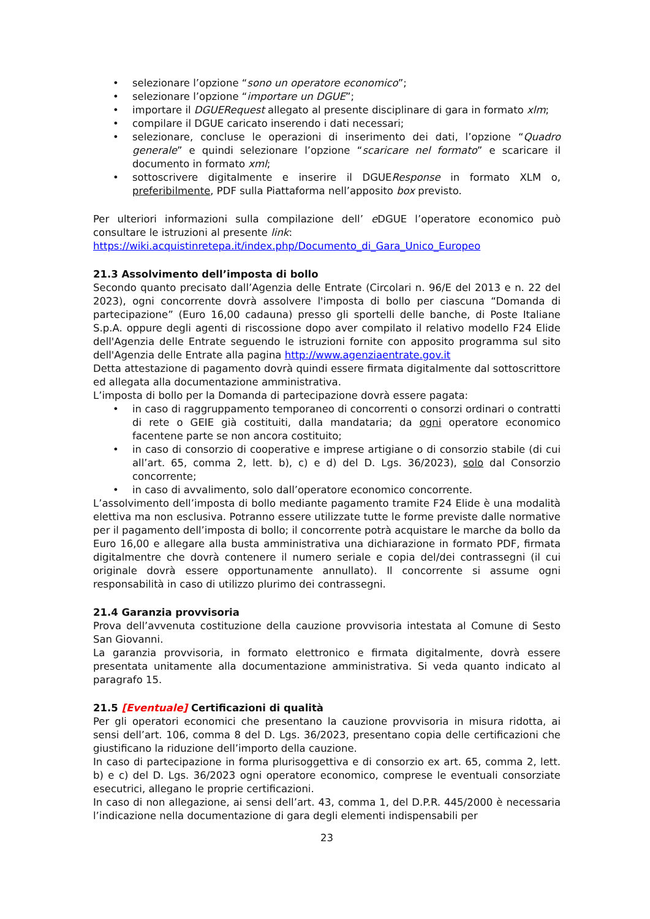• selezionare l’opzione “sono un operatore economico”;
• selezionare l’opzione “importare un DGUE”;
• importare il DGUERequest allegato al presente disciplinare di gara in formato xlm;
• compilare il DGUE caricato inserendo i dati necessari;
• selezionare, concluse le operazioni di inserimento dei dati, l’opzione “Quadro generale” e quindi selezionare l’opzione “scaricare nel formato” e scaricare il documento in formato xml;
• sottoscrivere digitalmente e inserire il DGUEResponse in formato XLM o, preferibilmente, PDF sulla Piattaforma nell’apposito box previsto.
Per ulteriori informazioni sulla compilazione dell’ e DGUE l’operatore economico può consultare le istruzioni al presente link:
https://wiki.acquistinretepa.it/index.php/Documento_di_Gara_Unico_Europeo
21.3 Assolvimento dell’imposta di bollo
Secondo quanto precisato dall’Agenzia delle Entrate (Circolari n. 96/E del 2013 e n. 22 del 2023), ogni concorrente dovrà assolvere l'imposta di bollo per ciascuna “Domanda di partecipazione” (Euro 16,00 cadauna) presso gli sportelli delle banche, di Poste Italiane S.p.A. oppure degli agenti di riscossione dopo aver compilato il relativo modello F24 Elide dell'Agenzia delle Entrate seguendo le istruzioni fornite con apposito programma sul sito dell'Agenzia delle Entrate alla pagina http://www.agenziaentrate.gov.it
Detta attestazione di pagamento dovrà quindi essere firmata digitalmente dal sottoscrittore ed allegata alla documentazione amministrativa.
L’imposta di bollo per la Domanda di partecipazione dovrà essere pagata:
• in caso di raggruppamento temporaneo di concorrenti o consorzi ordinari o contratti di rete o GEIE già costituiti, dalla mandataria; da ogni operatore economico facentene parte se non ancora costituito;
• in caso di consorzio di cooperative e imprese artigiane o di consorzio stabile (di cui all’art. 65, comma 2, lett. b), c) e d) del D. Lgs. 36/2023), solo dal Consorzio concorrente;
• in caso di avvalimento, solo dall’operatore economico concorrente.
L’assolvimento dell’imposta di bollo mediante pagamento tramite F24 Elide è una modalità elettiva ma non esclusiva. Potranno essere utilizzate tutte le forme previste dalle normative per il pagamento dell’imposta di bollo; il concorrente potrà acquistare le marche da bollo da Euro 16,00 e allegare alla busta amministrativa una dichiarazione in formato PDF, firmata digitalmentre che dovrà contenere il numero seriale e copia del/dei contrassegni (il cui originale dovrà essere opportunamente annullato). Il concorrente si assume ogni responsabilità in caso di utilizzo plurimo dei contrassegni.
21.4 Garanzia provvisoria
Prova dell’avvenuta costituzione della cauzione provvisoria intestata al Comune di Sesto San Giovanni.
La garanzia provvisoria, in formato elettronico e firmata digitalmente, dovrà essere presentata unitamente alla documentazione amministrativa. Si veda quanto indicato al paragrafo 15.
21.5 [Eventuale] Certificazioni di qualità
Per gli operatori economici che presentano la cauzione provvisoria in misura ridotta, ai sensi dell’art. 106, comma 8 del D. Lgs. 36/2023, presentano copia delle certificazioni che giustificano la riduzione dell’importo della cauzione.
In caso di partecipazione in forma plurisoggettiva e di consorzio ex art. 65, comma 2, lett. b) e c) del D. Lgs. 36/2023 ogni operatore economico, comprese le eventuali consorziate esecutrici, allegano le proprie certificazioni.
In caso di non allegazione, ai sensi dell’art. 43, comma 1, del D.P.R. 445/2000 è necessaria l’indicazione nella documentazione di gara degli elementi indispensabili per
23